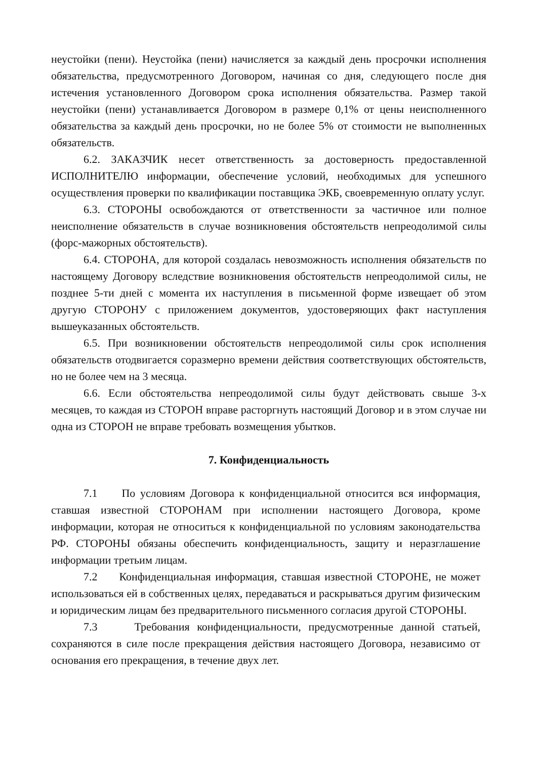неустойки (пени). Неустойка (пени) начисляется за каждый день просрочки исполнения обязательства, предусмотренного Договором, начиная со дня, следующего после дня истечения установленного Договором срока исполнения обязательства. Размер такой неустойки (пени) устанавливается Договором в размере 0,1% от цены неисполненного обязательства за каждый день просрочки, но не более 5% от стоимости не выполненных обязательств.
6.2. ЗАКАЗЧИК несет ответственность за достоверность предоставленной ИСПОЛНИТЕЛЮ информации, обеспечение условий, необходимых для успешного осуществления проверки по квалификации поставщика ЭКБ, своевременную оплату услуг.
6.3. СТОРОНЫ освобождаются от ответственности за частичное или полное неисполнение обязательств в случае возникновения обстоятельств непреодолимой силы (форс-мажорных обстоятельств).
6.4. СТОРОНА, для которой создалась невозможность исполнения обязательств по настоящему Договору вследствие возникновения обстоятельств непреодолимой силы, не позднее 5-ти дней с момента их наступления в письменной форме извещает об этом другую СТОРОНУ с приложением документов, удостоверяющих факт наступления вышеуказанных обстоятельств.
6.5. При возникновении обстоятельств непреодолимой силы срок исполнения обязательств отодвигается соразмерно времени действия соответствующих обстоятельств, но не более чем на 3 месяца.
6.6. Если обстоятельства непреодолимой силы будут действовать свыше 3-х месяцев, то каждая из СТОРОН вправе расторгнуть настоящий Договор и в этом случае ни одна из СТОРОН не вправе требовать возмещения убытков.
7. Конфиденциальность
7.1 По условиям Договора к конфиденциальной относится вся информация, ставшая известной СТОРОНАМ при исполнении настоящего Договора, кроме информации, которая не относиться к конфиденциальной по условиям законодательства РФ. СТОРОНЫ обязаны обеспечить конфиденциальность, защиту и неразглашение информации третьим лицам.
7.2 Конфиденциальная информация, ставшая известной СТОРОНЕ, не может использоваться ей в собственных целях, передаваться и раскрываться другим физическим и юридическим лицам без предварительного письменного согласия другой СТОРОНЫ.
7.3 Требования конфиденциальности, предусмотренные данной статьей, сохраняются в силе после прекращения действия настоящего Договора, независимо от основания его прекращения, в течение двух лет.